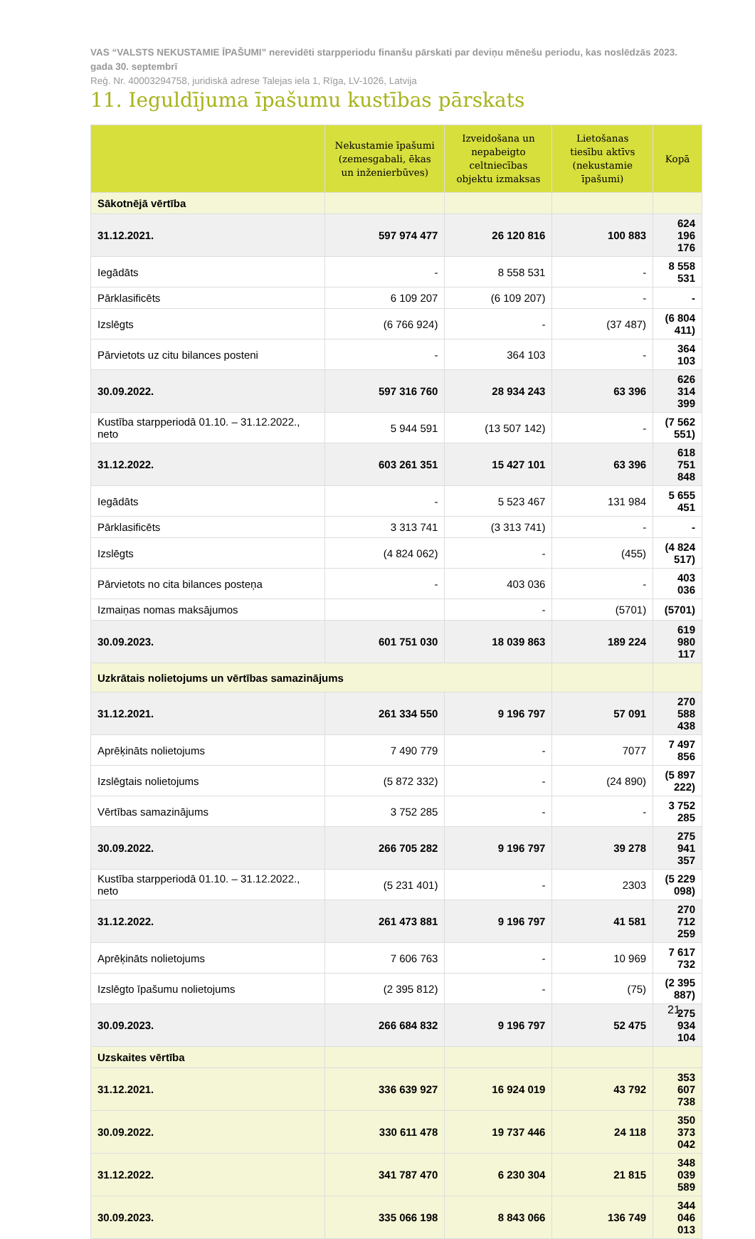VAS “VALSTS NEKUSTAMIE ĪPAŠUMI” nerevidēti starpperiodu finanšu pārskati par deviņu mēnešu periodu, kas noslēdzās 2023. gada 30. septembrī
Reģ. Nr. 40003294758, juridiskā adrese Talejas iela 1, Rīga, LV-1026, Latvija
11. Ieguldījuma īpašumu kustības pārskats
| | Nekustamie īpašumi (zemesgabali, ēkas un inženierbūves) | Izveidošana un nepabeigto celtniecības objektu izmaksas | Lietošanas tiesību aktīvs (nekustamie īpašumi) | Kopā |
| --- | --- | --- | --- | --- |
| Sākotnējā vērtība | | | | |
| 31.12.2021. | 597 974 477 | 26 120 816 | 100 883 | 624 196 176 |
| Iegādāts | - | 8 558 531 | - | 8 558 531 |
| Pārklasificēts | 6 109 207 | (6 109 207) | - | - |
| Izslēgts | (6 766 924) | - | (37 487) | (6 804 411) |
| Pārvietots uz citu bilances posteni | - | 364 103 | - | 364 103 |
| 30.09.2022. | 597 316 760 | 28 934 243 | 63 396 | 626 314 399 |
| Kustība starpperiodā 01.10. – 31.12.2022., neto | 5 944 591 | (13 507 142) | - | (7 562 551) |
| 31.12.2022. | 603 261 351 | 15 427 101 | 63 396 | 618 751 848 |
| Iegādāts | - | 5 523 467 | 131 984 | 5 655 451 |
| Pārklasificēts | 3 313 741 | (3 313 741) | - | - |
| Izslēgts | (4 824 062) | - | (455) | (4 824 517) |
| Pārvietots no cita bilances posteņa | - | 403 036 | - | 403 036 |
| Izmaiņas nomas maksājumos | | - | (5701) | (5701) |
| 30.09.2023. | 601 751 030 | 18 039 863 | 189 224 | 619 980 117 |
| Uzkrātais nolietojums un vērtības samazinājums | | | | |
| 31.12.2021. | 261 334 550 | 9 196 797 | 57 091 | 270 588 438 |
| Aprēķināts nolietojums | 7 490 779 | - | 7077 | 7 497 856 |
| Izslēgtais nolietojums | (5 872 332) | - | (24 890) | (5 897 222) |
| Vērtības samazinājums | 3 752 285 | - | - | 3 752 285 |
| 30.09.2022. | 266 705 282 | 9 196 797 | 39 278 | 275 941 357 |
| Kustība starpperiodā 01.10. – 31.12.2022., neto | (5 231 401) | - | 2303 | (5 229 098) |
| 31.12.2022. | 261 473 881 | 9 196 797 | 41 581 | 270 712 259 |
| Aprēķināts nolietojums | 7 606 763 | - | 10 969 | 7 617 732 |
| Izslēgto īpašumu nolietojums | (2 395 812) | - | (75) | (2 395 887) |
| 30.09.2023. | 266 684 832 | 9 196 797 | 52 475 | 275 934 104 |
| Uzskaites vērtība | | | | |
| 31.12.2021. | 336 639 927 | 16 924 019 | 43 792 | 353 607 738 |
| 30.09.2022. | 330 611 478 | 19 737 446 | 24 118 | 350 373 042 |
| 31.12.2022. | 341 787 470 | 6 230 304 | 21 815 | 348 039 589 |
| 30.09.2023. | 335 066 198 | 8 843 066 | 136 749 | 344 046 013 |
21